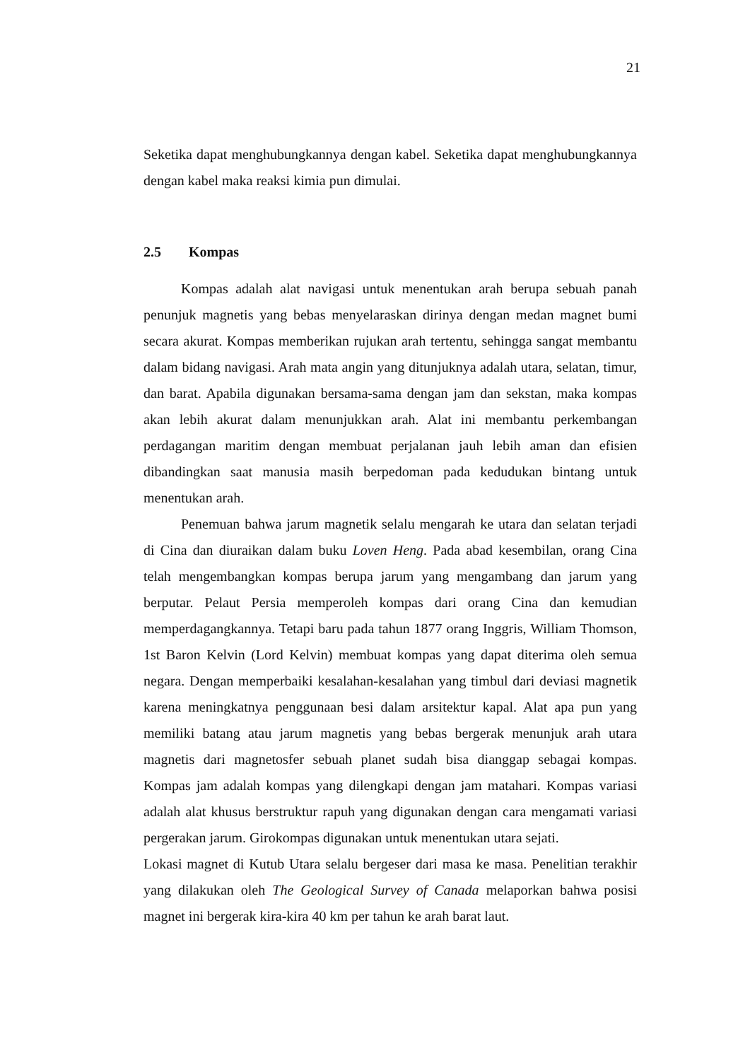21
Seketika dapat menghubungkannya dengan kabel. Seketika dapat menghubungkannya dengan kabel maka reaksi kimia pun dimulai.
2.5 Kompas
Kompas adalah alat navigasi untuk menentukan arah berupa sebuah panah penunjuk magnetis yang bebas menyelaraskan dirinya dengan medan magnet bumi secara akurat. Kompas memberikan rujukan arah tertentu, sehingga sangat membantu dalam bidang navigasi. Arah mata angin yang ditunjuknya adalah utara, selatan, timur, dan barat. Apabila digunakan bersama-sama dengan jam dan sekstan, maka kompas akan lebih akurat dalam menunjukkan arah. Alat ini membantu perkembangan perdagangan maritim dengan membuat perjalanan jauh lebih aman dan efisien dibandingkan saat manusia masih berpedoman pada kedudukan bintang untuk menentukan arah.
Penemuan bahwa jarum magnetik selalu mengarah ke utara dan selatan terjadi di Cina dan diuraikan dalam buku Loven Heng. Pada abad kesembilan, orang Cina telah mengembangkan kompas berupa jarum yang mengambang dan jarum yang berputar. Pelaut Persia memperoleh kompas dari orang Cina dan kemudian memperdagangkannya. Tetapi baru pada tahun 1877 orang Inggris, William Thomson, 1st Baron Kelvin (Lord Kelvin) membuat kompas yang dapat diterima oleh semua negara. Dengan memperbaiki kesalahan-kesalahan yang timbul dari deviasi magnetik karena meningkatnya penggunaan besi dalam arsitektur kapal. Alat apa pun yang memiliki batang atau jarum magnetis yang bebas bergerak menunjuk arah utara magnetis dari magnetosfer sebuah planet sudah bisa dianggap sebagai kompas. Kompas jam adalah kompas yang dilengkapi dengan jam matahari. Kompas variasi adalah alat khusus berstruktur rapuh yang digunakan dengan cara mengamati variasi pergerakan jarum. Girokompas digunakan untuk menentukan utara sejati.
Lokasi magnet di Kutub Utara selalu bergeser dari masa ke masa. Penelitian terakhir yang dilakukan oleh The Geological Survey of Canada melaporkan bahwa posisi magnet ini bergerak kira-kira 40 km per tahun ke arah barat laut.